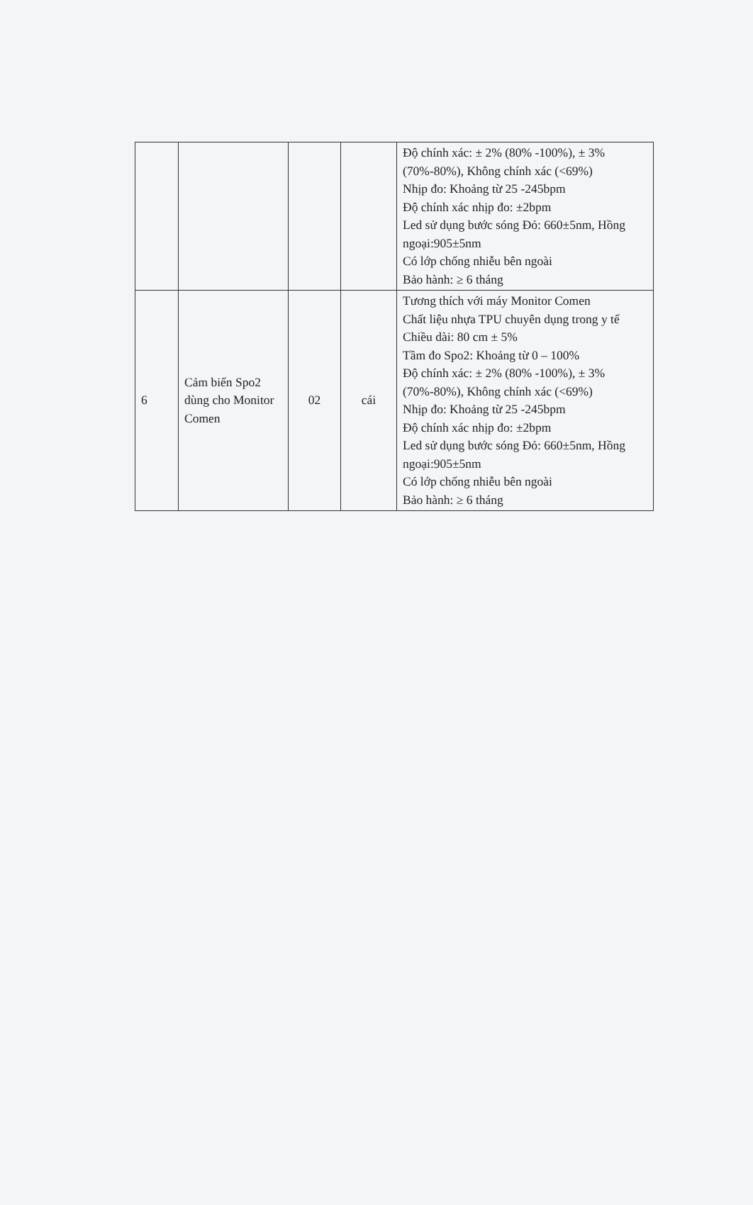| | | | | Độ chính xác: ± 2% (80% -100%), ± 3% (70%-80%), Không chính xác (<69%) Nhịp đo: Khoảng từ 25 -245bpm Độ chính xác nhịp đo: ±2bpm Led sử dụng bước sóng Đỏ: 660±5nm, Hồng ngoại:905±5nm Có lớp chống nhiễu bên ngoài Bảo hành: ≥ 6 tháng |
| 6 | Cảm biến Spo2 dùng cho Monitor Comen | 02 | cái | Tương thích với máy Monitor Comen Chất liệu nhựa TPU chuyên dụng trong y tế Chiều dài: 80 cm ± 5% Tầm đo Spo2: Khoảng từ 0 – 100% Độ chính xác: ± 2% (80% -100%), ± 3% (70%-80%), Không chính xác (<69%) Nhịp đo: Khoảng từ 25 -245bpm Độ chính xác nhịp đo: ±2bpm Led sử dụng bước sóng Đỏ: 660±5nm, Hồng ngoại:905±5nm Có lớp chống nhiễu bên ngoài Bảo hành: ≥ 6 tháng |